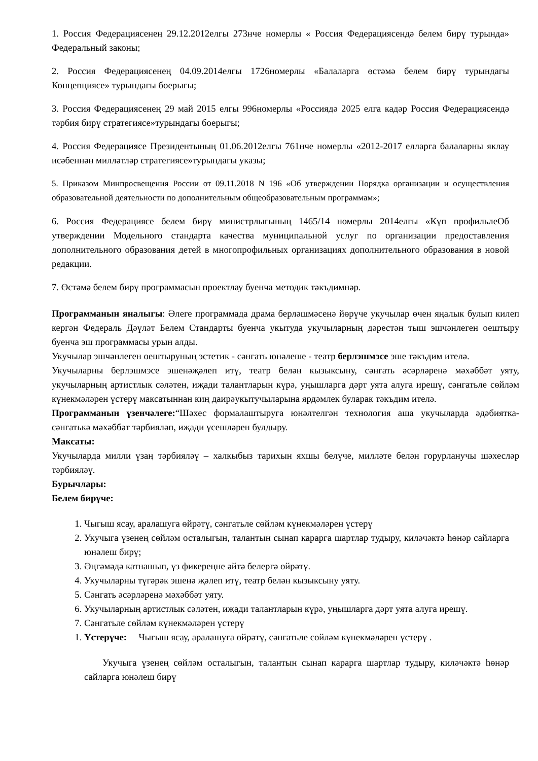1. Россия Федерациясенең 29.12.2012елгы 273нче номерлы « Россия Федерациясендә белем бирү турында» Федеральный законы;
2. Россия Федерациясенең 04.09.2014елгы 1726номерлы «Балаларга өстәмә белем бирү турындагы Концепциясе» турындагы боерыгы;
3. Россия Федерациясенең 29 май 2015 елгы 996номерлы «Россиядә 2025 елга кадәр Россия Федерациясендә тәрбия бирү стратегиясе»турындагы боерыгы;
4. Россия Федерациясе Президентының 01.06.2012елгы 761нче номерлы «2012-2017 елларга балаларны яклау исәбеннән милләтләр стратегиясе»турындагы указы;
5. Приказом Минпросвещения России от 09.11.2018 N 196 «Об утверждении Порядка организации и осуществления образовательной деятельности по дополнительным общеобразовательным программам»;
6. Россия Федерациясе белем бирү министрлыгының 1465/14 номерлы 2014елгы «Күп профильлеОб утверждении Модельного стандарта качества муниципальной услуг по организации предоставления дополнительного образования детей в многопрофильных организациях дополнительного образования в новой редакции.
7. Өстәмә белем бирү программасын проектлау буенча методик тәкъдимнәр.
Программанын яналыгы: Әлеге программада драма берләшмәсенә йөрүче укучылар өчен яңалык булып килеп кергән Федераль Дәүләт Белем Стандарты буенча укытуда укучыларның дәрестән тыш эшчәнлеген оештыру буенча эш программасы урын алды.
Укучылар эшчәнлеген оештыруның эстетик - сәнгать юнәлеше - театр берлэшмэсе эше тәкъдим ителә.
Укучыларны берлэшмэсе эшенәҗәлеп итү, театр белән кызыксыну, сәнгать әсәрләренә мәхәббәт уяту, укучыларның артистлык сәләтен, иҗади талантларын күрә, уңышларга дәрт уята алуга ирешү, сәнгатьле сөйләм күнекмәләрен үстерү максатыннан киң даирәукытучыларына ярдәмлек буларак тәкъдим ителә.
Программанын үзенчәлеге:“Шәхес формалаштыруга юнәлтелгән технология аша укучыларда әдәбиятка-сәнгатькә мәхәббәт тәрбияләп, иҗади үсешләрен булдыру.
Максаты:
Укучыларда милли үзаң тәрбияләү – халкыбыз тарихын яхшы белүче, милләте белән горурланучы шәхесләр тәрбияләү.
Бурычлары:
Белем бирүче:
1. Чыгыш ясау, аралашуга өйрәтү, сәнгатьле сөйләм күнекмәләрен үстерү
2. Укучыга үзенең сөйләм осталыгын, талантын сынап карарга шартлар тудыру, киләчәктә һөнәр сайларга юнәлеш бирү;
3. Әңгәмәдә катнашып, үз фикереңне әйтә белергә өйрәтү.
4. Укучыларны түгәрәк эшенә җәлеп итү, театр белән кызыксыну уяту.
5. Сәнгать әсәрләренә мәхәббәт уяту.
6. Укучыларның артистлык сәләтен, иҗади талантларын күрә, уңышларга дәрт уята алуга ирешү.
7. Сәнгатьле сөйләм күнекмәләрен үстерү
1. Үстерүче: Чыгыш ясау, аралашуга өйрәтү, сәнгатьле сөйләм күнекмәләрен үстерү .
Укучыга үзенең сөйләм осталыгын, талантын сынап карарга шартлар тудыру, киләчәктә һөнәр сайларга юнәлеш бирү